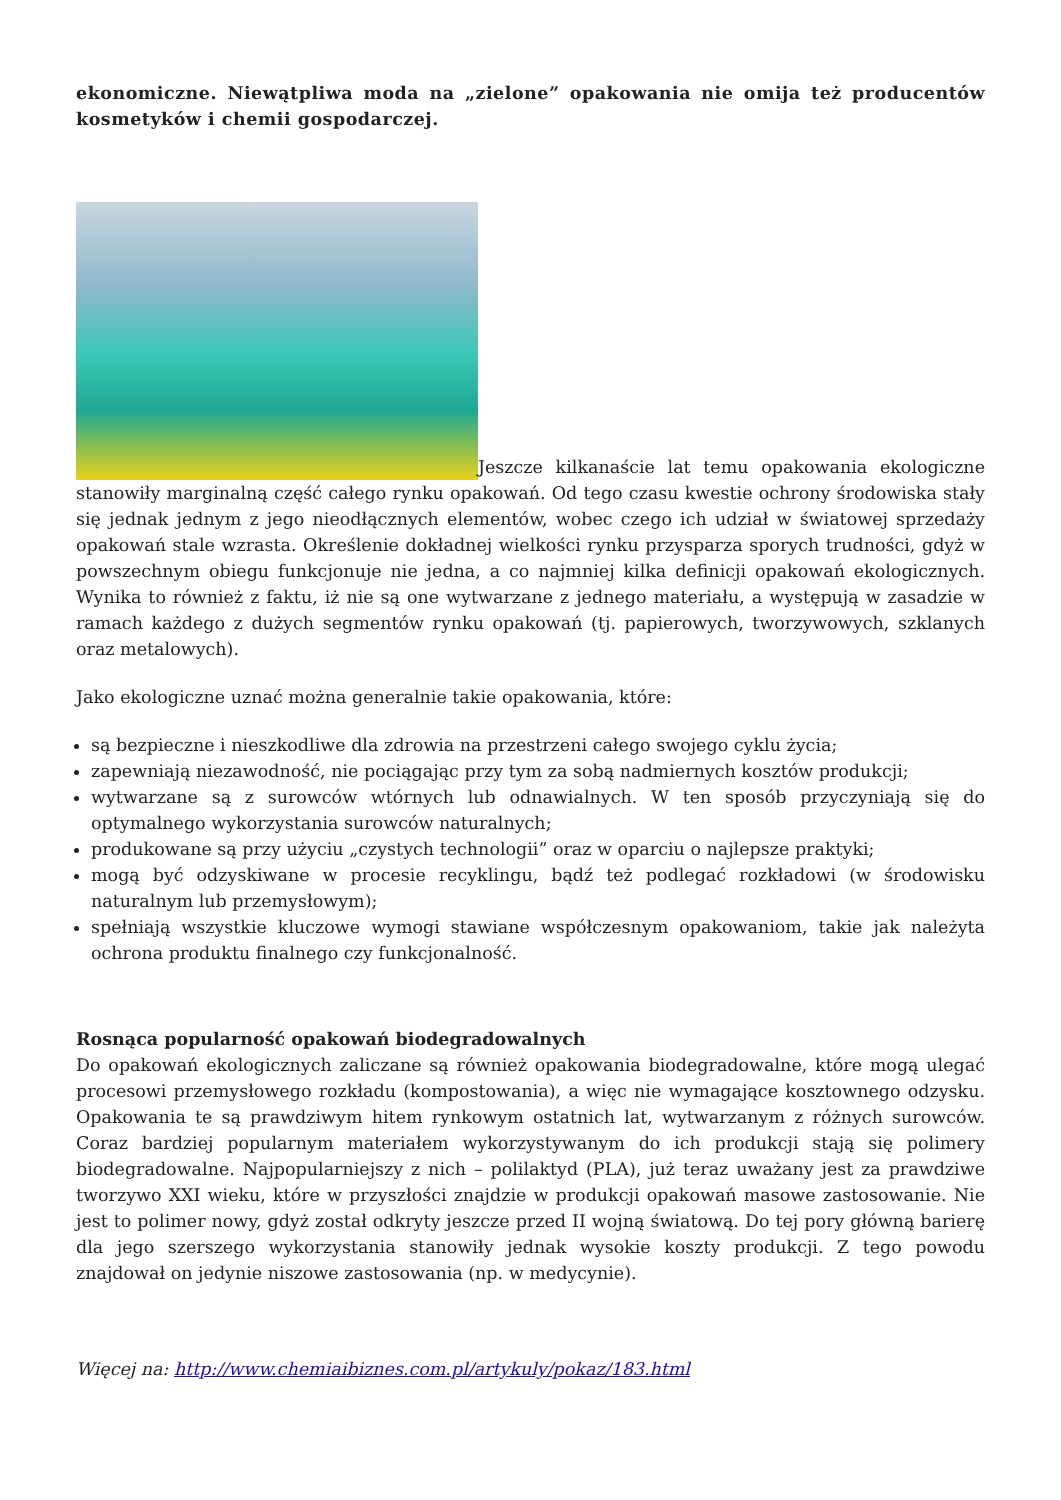ekonomiczne. Niewątpliwa moda na „zielone” opakowania nie omija też producentów kosmetyków i chemii gospodarczej.
Jeszcze kilkanaście lat temu opakowania ekologiczne stanowiły marginalną część całego rynku opakowań. Od tego czasu kwestie ochrony środowiska stały się jednak jednym z jego nieodłącznych elementów, wobec czego ich udział w światowej sprzedaży opakowań stale wzrasta. Określenie dokładnej wielkości rynku przysparza sporych trudności, gdyż w powszechnym obiegu funkcjonuje nie jedna, a co najmniej kilka definicji opakowań ekologicznych. Wynika to również z faktu, iż nie są one wytwarzane z jednego materiału, a występują w zasadzie w ramach każdego z dużych segmentów rynku opakowań (tj. papierowych, tworzywowych, szklanych oraz metalowych).
Jako ekologiczne uznać można generalnie takie opakowania, które:
są bezpieczne i nieszkodliwe dla zdrowia na przestrzeni całego swojego cyklu życia;
zapewniają niezawodność, nie pociągając przy tym za sobą nadmiernych kosztów produkcji;
wytwarzane są z surowców wtórnych lub odnawialnych. W ten sposób przyczyniają się do optymalnego wykorzystania surowców naturalnych;
produkowane są przy użyciu „czystych technologii” oraz w oparciu o najlepsze praktyki;
mogą być odzyskiwane w procesie recyklingu, bądź też podlegać rozkładowi (w środowisku naturalnym lub przemysłowym);
spełniają wszystkie kluczowe wymogi stawiane współczesnym opakowaniom, takie jak należyta ochrona produktu finalnego czy funkcjonalność.
Rosnąca popularność opakowań biodegradowalnych
Do opakowań ekologicznych zaliczane są również opakowania biodegradowalne, które mogą ulegać procesowi przemysłowego rozkładu (kompostowania), a więc nie wymagające kosztownego odzysku. Opakowania te są prawdziwym hitem rynkowym ostatnich lat, wytwarzanym z różnych surowców. Coraz bardziej popularnym materiałem wykorzystywanym do ich produkcji stają się polimery biodegradowalne. Najpopularniejszy z nich – polilaktyd (PLA), już teraz uważany jest za prawdziwe tworzywo XXI wieku, które w przyszłości znajdzie w produkcji opakowań masowe zastosowanie. Nie jest to polimer nowy, gdyż został odkryty jeszcze przed II wojną światową. Do tej pory główną barierę dla jego szerszego wykorzystania stanowiły jednak wysokie koszty produkcji. Z tego powodu znajdował on jedynie niszowe zastosowania (np. w medycynie).
Więcej na: http://www.chemiaibiznes.com.pl/artykuly/pokaz/183.html